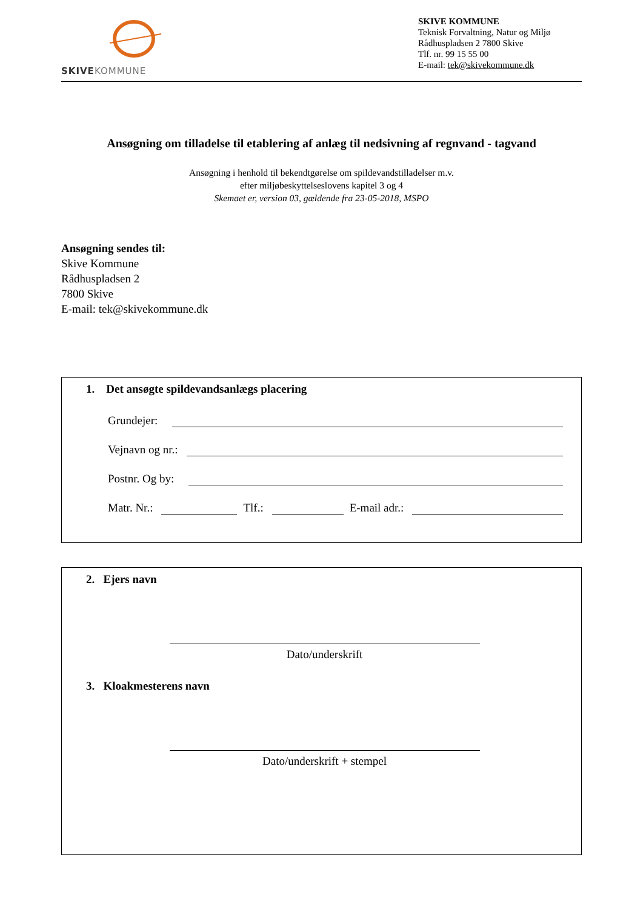SKIVEKOMMUNE
SKIVE KOMMUNE
Teknisk Forvaltning, Natur og Miljø
Rådhuspladsen 2 7800 Skive
Tlf. nr. 99 15 55 00
E-mail: tek@skivekommune.dk
Ansøgning om tilladelse til etablering af anlæg til nedsivning af regnvand - tagvand
Ansøgning i henhold til bekendtgørelse om spildevandstilladelser m.v.
efter miljøbeskyttelseslovens kapitel 3 og 4
Skemaet er, version 03, gældende fra 23-05-2018, MSPO
Ansøgning sendes til:
Skive Kommune
Rådhuspladsen 2
7800 Skive
E-mail: tek@skivekommune.dk
1. Det ansøgte spildevandsanlægs placering
Grundejer:
Vejnavn og nr.:
Postnr. Og by:
Matr. Nr.: Tlf.: E-mail adr.:
2. Ejers navn
Dato/underskrift
3. Kloakmesterens navn
Dato/underskrift + stempel